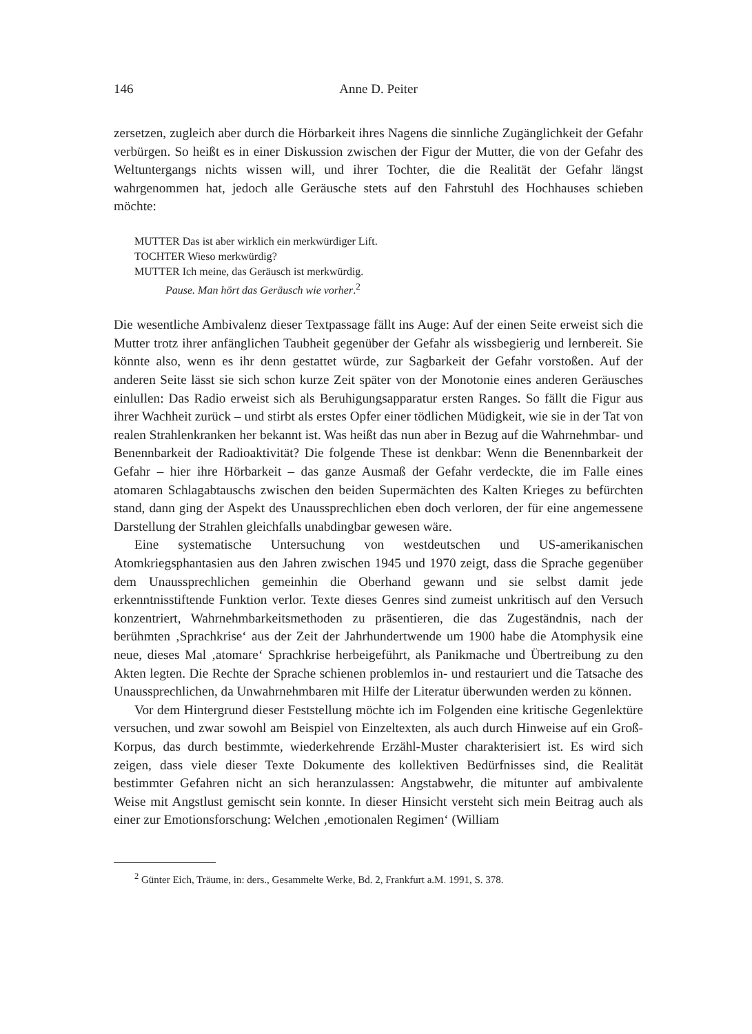146 Anne D. Peiter
zersetzen, zugleich aber durch die Hörbarkeit ihres Nagens die sinnliche Zugänglichkeit der Gefahr verbürgen. So heißt es in einer Diskussion zwischen der Figur der Mutter, die von der Gefahr des Weltuntergangs nichts wissen will, und ihrer Tochter, die die Realität der Gefahr längst wahrgenommen hat, jedoch alle Geräusche stets auf den Fahrstuhl des Hochhauses schieben möchte:
MUTTER Das ist aber wirklich ein merkwürdiger Lift.
TOCHTER Wieso merkwürdig?
MUTTER Ich meine, das Geräusch ist merkwürdig.
Pause. Man hört das Geräusch wie vorher.<sup>2</sup>
Die wesentliche Ambivalenz dieser Textpassage fällt ins Auge: Auf der einen Seite erweist sich die Mutter trotz ihrer anfänglichen Taubheit gegenüber der Gefahr als wissbegierig und lernbereit. Sie könnte also, wenn es ihr denn gestattet würde, zur Sagbarkeit der Gefahr vorstoßen. Auf der anderen Seite lässt sie sich schon kurze Zeit später von der Monotonie eines anderen Geräusches einlullen: Das Radio erweist sich als Beruhigungsapparatur ersten Ranges. So fällt die Figur aus ihrer Wachheit zurück – und stirbt als erstes Opfer einer tödlichen Müdigkeit, wie sie in der Tat von realen Strahlenkranken her bekannt ist. Was heißt das nun aber in Bezug auf die Wahrnehmbar- und Benennbarkeit der Radioaktivität? Die folgende These ist denkbar: Wenn die Benennbarkeit der Gefahr – hier ihre Hörbarkeit – das ganze Ausmaß der Gefahr verdeckte, die im Falle eines atomaren Schlagabtauschs zwischen den beiden Supermächten des Kalten Krieges zu befürchten stand, dann ging der Aspekt des Unaussprechlichen eben doch verloren, der für eine angemessene Darstellung der Strahlen gleichfalls unabdingbar gewesen wäre.
Eine systematische Untersuchung von westdeutschen und US-amerikanischen Atomkriegsphantasien aus den Jahren zwischen 1945 und 1970 zeigt, dass die Sprache gegenüber dem Unaussprechlichen gemeinhin die Oberhand gewann und sie selbst damit jede erkenntnisstiftende Funktion verlor. Texte dieses Genres sind zumeist unkritisch auf den Versuch konzentriert, Wahrnehmbarkeitsmethoden zu präsentieren, die das Zugeständnis, nach der berühmten ‚Sprachkrise‘ aus der Zeit der Jahrhundertwende um 1900 habe die Atomphysik eine neue, dieses Mal ‚atomare‘ Sprachkrise herbeigeführt, als Panikmache und Übertreibung zu den Akten legten. Die Rechte der Sprache schienen problemlos in- und restauriert und die Tatsache des Unaussprechlichen, da Unwahrnehmbaren mit Hilfe der Literatur überwunden werden zu können.
Vor dem Hintergrund dieser Feststellung möchte ich im Folgenden eine kritische Gegenlektüre versuchen, und zwar sowohl am Beispiel von Einzeltexten, als auch durch Hinweise auf ein Groß-Korpus, das durch bestimmte, wiederkehrende Erzähl-Muster charakterisiert ist. Es wird sich zeigen, dass viele dieser Texte Dokumente des kollektiven Bedürfnisses sind, die Realität bestimmter Gefahren nicht an sich heranzulassen: Angstabwehr, die mitunter auf ambivalente Weise mit Angstlust gemischt sein konnte. In dieser Hinsicht versteht sich mein Beitrag auch als einer zur Emotionsforschung: Welchen ‚emotionalen Regimen‘ (William
<sup>2</sup> Günter Eich, Träume, in: ders., Gesammelte Werke, Bd. 2, Frankfurt a.M. 1991, S. 378.